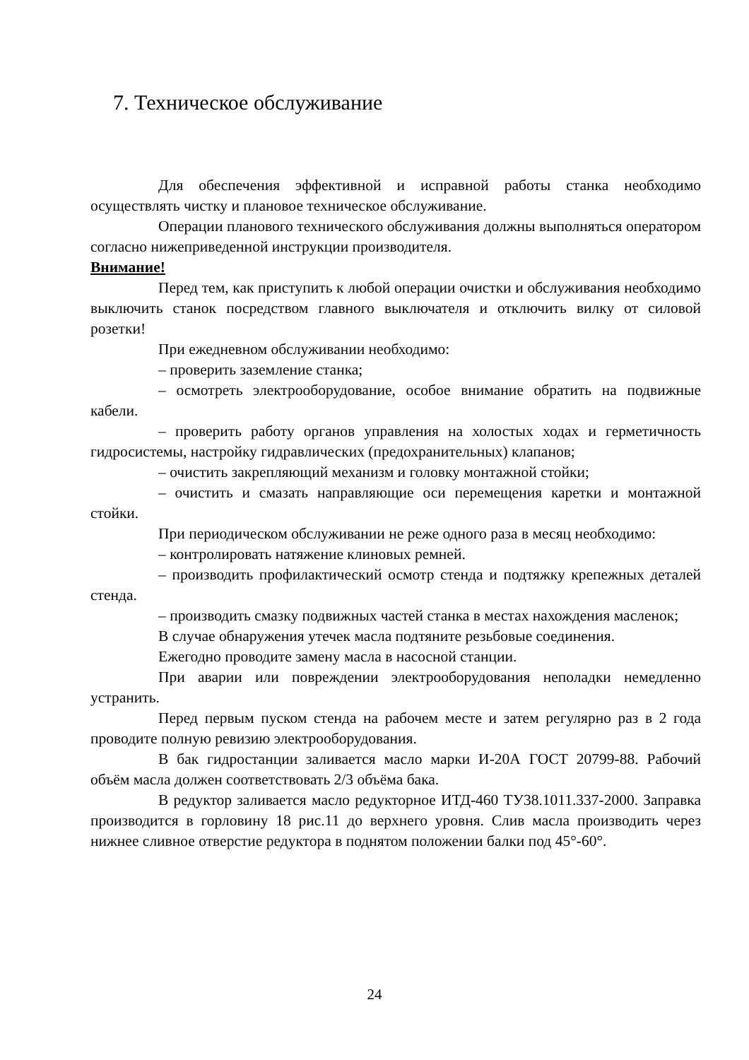7. Техническое обслуживание
Для обеспечения эффективной и исправной работы станка необходимо осуществлять чистку и плановое техническое обслуживание.
Операции планового технического обслуживания должны выполняться оператором согласно нижеприведенной инструкции производителя.
Внимание!
Перед тем, как приступить к любой операции очистки и обслуживания необходимо выключить станок посредством главного выключателя и отключить вилку от силовой розетки!
При ежедневном обслуживании необходимо:
– проверить заземление станка;
– осмотреть электрооборудование, особое внимание обратить на подвижные кабели.
– проверить работу органов управления на холостых ходах и герметичность гидросистемы, настройку гидравлических (предохранительных) клапанов;
– очистить закрепляющий механизм и головку монтажной стойки;
– очистить и смазать направляющие оси перемещения каретки и монтажной стойки.
При периодическом обслуживании не реже одного раза в месяц необходимо:
– контролировать натяжение клиновых ремней.
– производить профилактический осмотр стенда и подтяжку крепежных деталей стенда.
– производить смазку подвижных частей станка в местах нахождения масленок;
В случае обнаружения утечек масла подтяните резьбовые соединения.
Ежегодно проводите замену масла в насосной станции.
При аварии или повреждении электрооборудования неполадки немедленно устранить.
Перед первым пуском стенда на рабочем месте и затем регулярно раз в 2 года проводите полную ревизию электрооборудования.
В бак гидростанции заливается масло марки И-20А ГОСТ 20799-88. Рабочий объём масла должен соответствовать 2/3 объёма бака.
В редуктор заливается масло редукторное ИТД-460 ТУ38.1011.337-2000. Заправка производится в горловину 18 рис.11 до верхнего уровня. Слив масла производить через нижнее сливное отверстие редуктора в поднятом положении балки под 45°-60°.
24